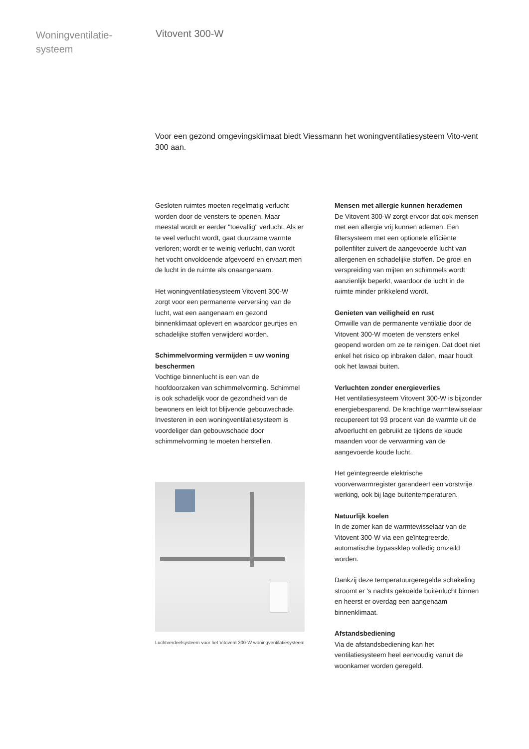Woningventilatie-
systeem
Vitovent 300-W
Voor een gezond omgevingsklimaat biedt Viessmann het woningventilatiesysteem Vito-vent 300 aan.
Gesloten ruimtes moeten regelmatig verlucht worden door de vensters te openen. Maar meestal wordt er eerder "toevallig" verlucht. Als er te veel verlucht wordt, gaat duurzame warmte verloren; wordt er te weinig verlucht, dan wordt het vocht onvoldoende afgevoerd en ervaart men de lucht in de ruimte als onaangenaam.
Het woningventilatiesysteem Vitovent 300-W zorgt voor een permanente verversing van de lucht, wat een aangenaam en gezond binnenklimaat oplevert en waardoor geurtjes en schadelijke stoffen verwijderd worden.
Schimmelvorming vermijden = uw woning beschermen
Vochtige binnenlucht is een van de hoofdoorzaken van schimmelvorming. Schimmel is ook schadelijk voor de gezondheid van de bewoners en leidt tot blijvende gebouwschade. Investeren in een woningventilatiesysteem is voordeliger dan gebouwschade door schimmelvorming te moeten herstellen.
Luchtverdeelsysteem voor het Vitovent 300-W woningventilatiesysteem
Mensen met allergie kunnen herademen
De Vitovent 300-W zorgt ervoor dat ook mensen met een allergie vrij kunnen ademen. Een filtersysteem met een optionele efficiënte pollenfilter zuivert de aangevoerde lucht van allergenen en schadelijke stoffen. De groei en verspreiding van mijten en schimmels wordt aanzienlijk beperkt, waardoor de lucht in de ruimte minder prikkelend wordt.
Genieten van veiligheid en rust
Omwille van de permanente ventilatie door de Vitovent 300-W moeten de vensters enkel geopend worden om ze te reinigen. Dat doet niet enkel het risico op inbraken dalen, maar houdt ook het lawaai buiten.
Verluchten zonder energieverlies
Het ventilatiesysteem Vitovent 300-W is bijzonder energiebesparend. De krachtige warmtewisselaar recupereert tot 93 procent van de warmte uit de afvoerlucht en gebruikt ze tijdens de koude maanden voor de verwarming van de aangevoerde koude lucht.
Het geïntegreerde elektrische voorverwarmregister garandeert een vorstvrije werking, ook bij lage buitentemperaturen.
Natuurlijk koelen
In de zomer kan de warmtewisselaar van de Vitovent 300-W via een geïntegreerde, automatische bypassklep volledig omzeild worden.
Dankzij deze temperatuurgeregelde schakeling stroomt er 's nachts gekoelde buitenlucht binnen en heerst er overdag een aangenaam binnenklimaat.
Afstandsbediening
Via de afstandsbediening kan het ventilatiesysteem heel eenvoudig vanuit de woonkamer worden geregeld.